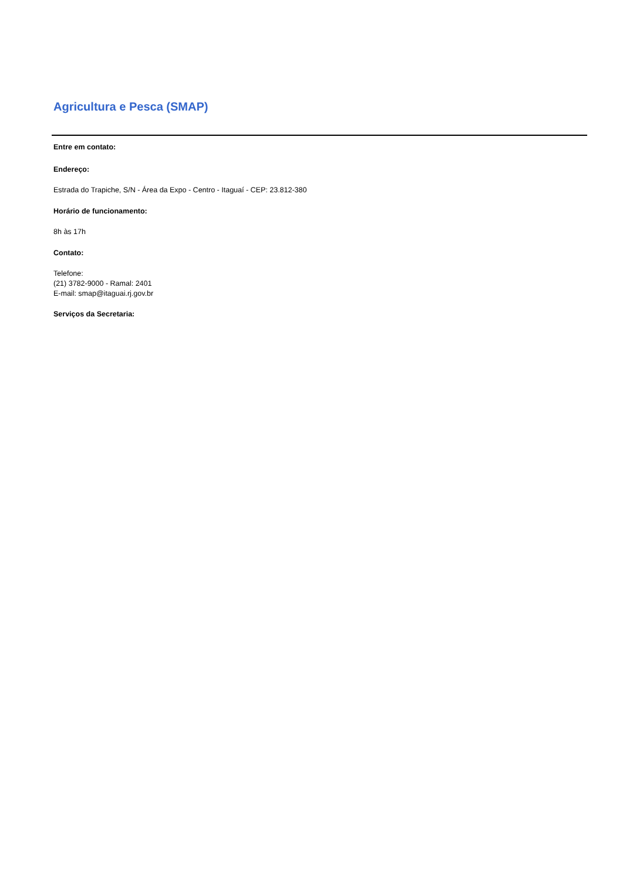Agricultura e Pesca (SMAP)
Entre em contato:
Endereço:
Estrada do Trapiche, S/N - Área da Expo - Centro - Itaguaí - CEP: 23.812-380
Horário de funcionamento:
8h às 17h
Contato:
Telefone:
(21) 3782-9000 - Ramal: 2401
E-mail: smap@itaguai.rj.gov.br
Serviços da Secretaria: